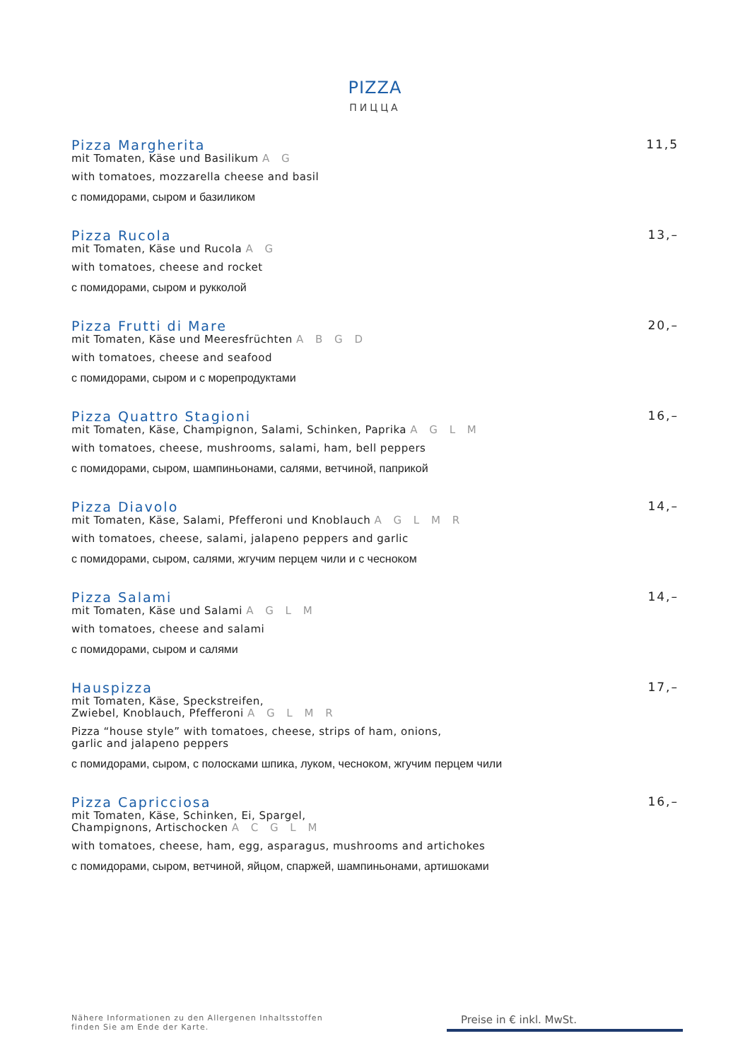PIZZA
ПИЦЦА
Pizza Margherita 11,5
mit Tomaten, Käse und Basilikum A G
with tomatoes, mozzarella cheese and basil
с помидорами, сыром и базиликом
Pizza Rucola 13,–
mit Tomaten, Käse und Rucola A G
with tomatoes, cheese and rocket
с помидорами, сыром и рукколой
Pizza Frutti di Mare 20,–
mit Tomaten, Käse und Meeresfrüchten A B G D
with tomatoes, cheese and seafood
с помидорами, сыром и с морепродуктами
Pizza Quattro Stagioni 16,–
mit Tomaten, Käse, Champignon, Salami, Schinken, Paprika A G L M
with tomatoes, cheese, mushrooms, salami, ham, bell peppers
с помидорами, сыром, шампиньонами, салями, ветчиной, паприкой
Pizza Diavolo 14,–
mit Tomaten, Käse, Salami, Pfefferoni und Knoblauch A G L M R
with tomatoes, cheese, salami, jalapeno peppers and garlic
с помидорами, сыром, салями, жгучим перцем чили и с чесноком
Pizza Salami 14,–
mit Tomaten, Käse und Salami A G L M
with tomatoes, cheese and salami
с помидорами, сыром и салями
Hauspizza 17,–
mit Tomaten, Käse, Speckstreifen,
Zwiebel, Knoblauch, Pfefferoni A G L M R
Pizza “house style” with tomatoes, cheese, strips of ham, onions,
garlic and jalapeno peppers
с помидорами, сыром, с полосками шпика, луком, чесноком, жгучим перцем чили
Pizza Capricciosa 16,–
mit Tomaten, Käse, Schinken, Ei, Spargel,
Champignons, Artischocken A C G L M
with tomatoes, cheese, ham, egg, asparagus, mushrooms and artichokes
с помидорами, сыром, ветчиной, яйцом, спаржей, шампиньонами, артишоками
Nähere Informationen zu den Allergenen Inhaltsstoffen
finden Sie am Ende der Karte.
Preise in € inkl. MwSt.